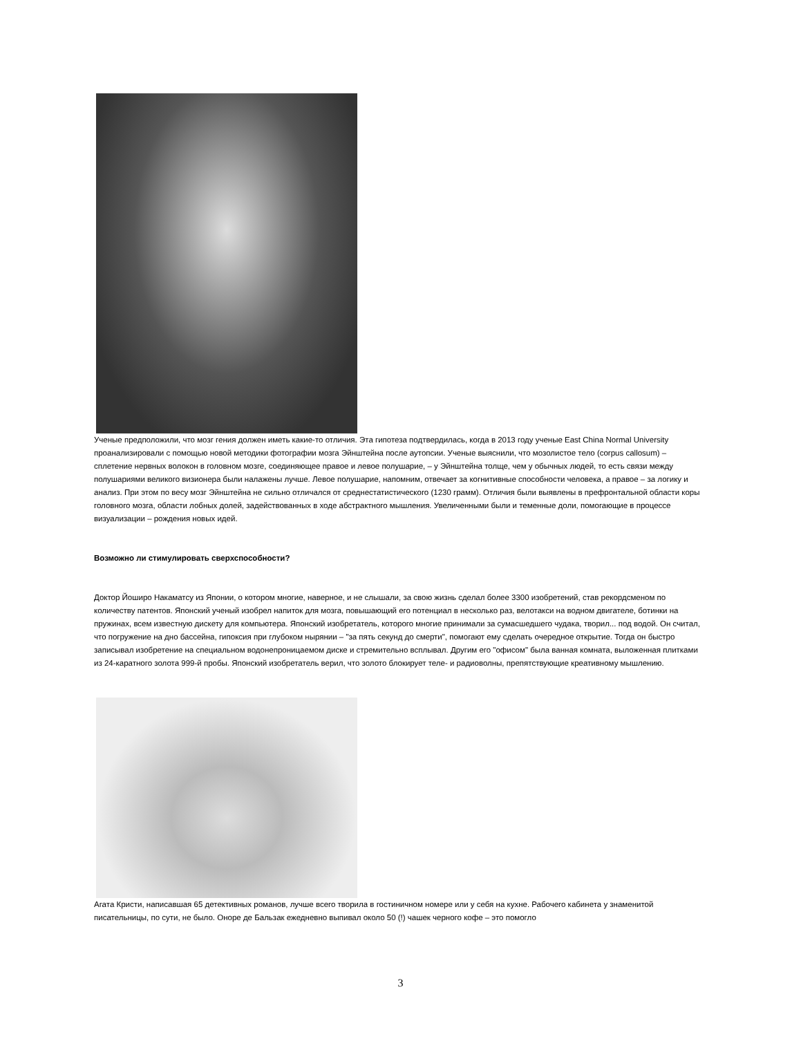Ученые предположили, что мозг гения должен иметь какие-то отличия. Эта гипотеза подтвердилась, когда в 2013 году ученые East China Normal University проанализировали с помощью новой методики фотографии мозга Эйнштейна после аутопсии. Ученые выяснили, что мозолистое тело (corpus callosum) – сплетение нервных волокон в головном мозге, соединяющее правое и левое полушарие, – у Эйнштейна толще, чем у обычных людей, то есть связи между полушариями великого визионера были налажены лучше. Левое полушарие, напомним, отвечает за когнитивные способности человека, а правое – за логику и анализ. При этом по весу мозг Эйнштейна не сильно отличался от среднестатистического (1230 грамм). Отличия были выявлены в префронтальной области коры головного мозга, области лобных долей, задействованных в ходе абстрактного мышления. Увеличенными были и теменные доли, помогающие в процессе визуализации – рождения новых идей.
Возможно ли стимулировать сверхспособности?
Доктор Йоширо Накаматсу из Японии, о котором многие, наверное, и не слышали, за свою жизнь сделал более 3300 изобретений, став рекордсменом по количеству патентов. Японский ученый изобрел напиток для мозга, повышающий его потенциал в несколько раз, велотакси на водном двигателе, ботинки на пружинах, всем известную дискету для компьютера. Японский изобретатель, которого многие принимали за сумасшедшего чудака, творил... под водой. Он считал, что погружение на дно бассейна, гипоксия при глубоком нырянии – "за пять секунд до смерти", помогают ему сделать очередное открытие. Тогда он быстро записывал изобретение на специальном водонепроницаемом диске и стремительно всплывал. Другим его "офисом" была ванная комната, выложенная плитками из 24-каратного золота 999-й пробы. Японский изобретатель верил, что золото блокирует теле- и радиоволны, препятствующие креативному мышлению.
Агата Кристи, написавшая 65 детективных романов, лучше всего творила в гостиничном номере или у себя на кухне. Рабочего кабинета у знаменитой писательницы, по сути, не было. Оноре де Бальзак ежедневно выпивал около 50 (!) чашек черного кофе – это помогло
3